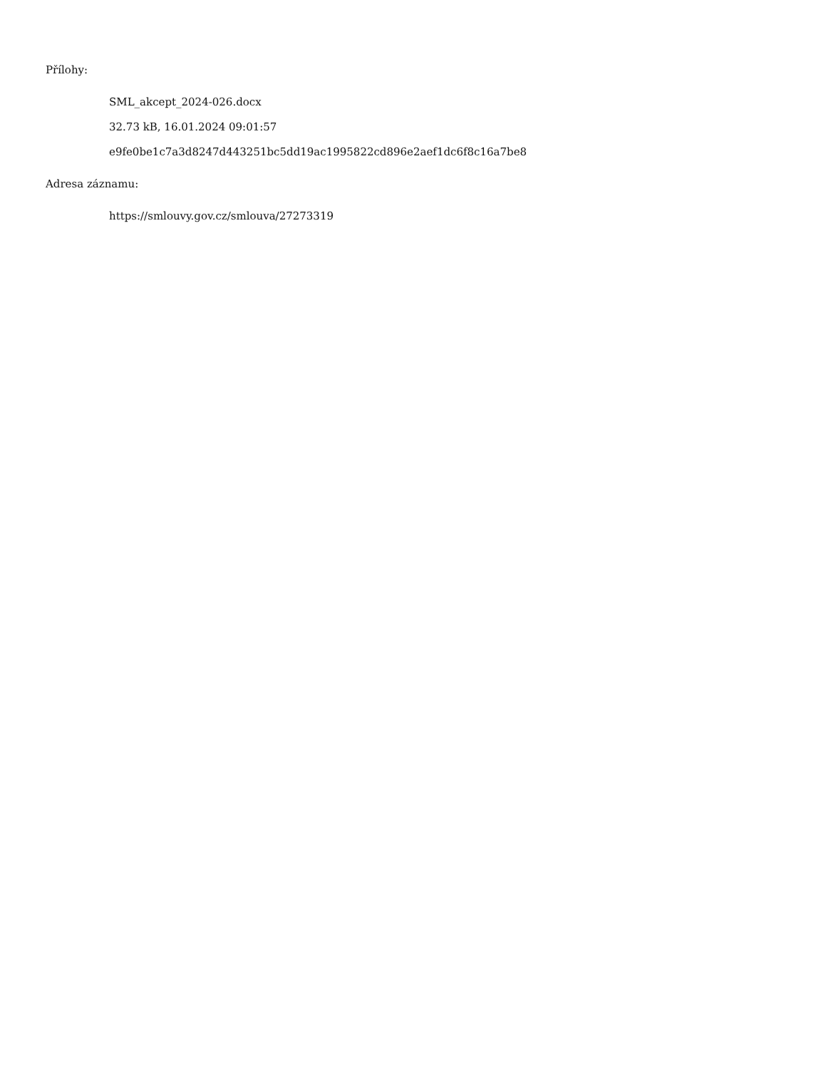Přílohy:
SML_akcept_2024-026.docx
32.73 kB, 16.01.2024 09:01:57
e9fe0be1c7a3d8247d443251bc5dd19ac1995822cd896e2aef1dc6f8c16a7be8
Adresa záznamu:
https://smlouvy.gov.cz/smlouva/27273319